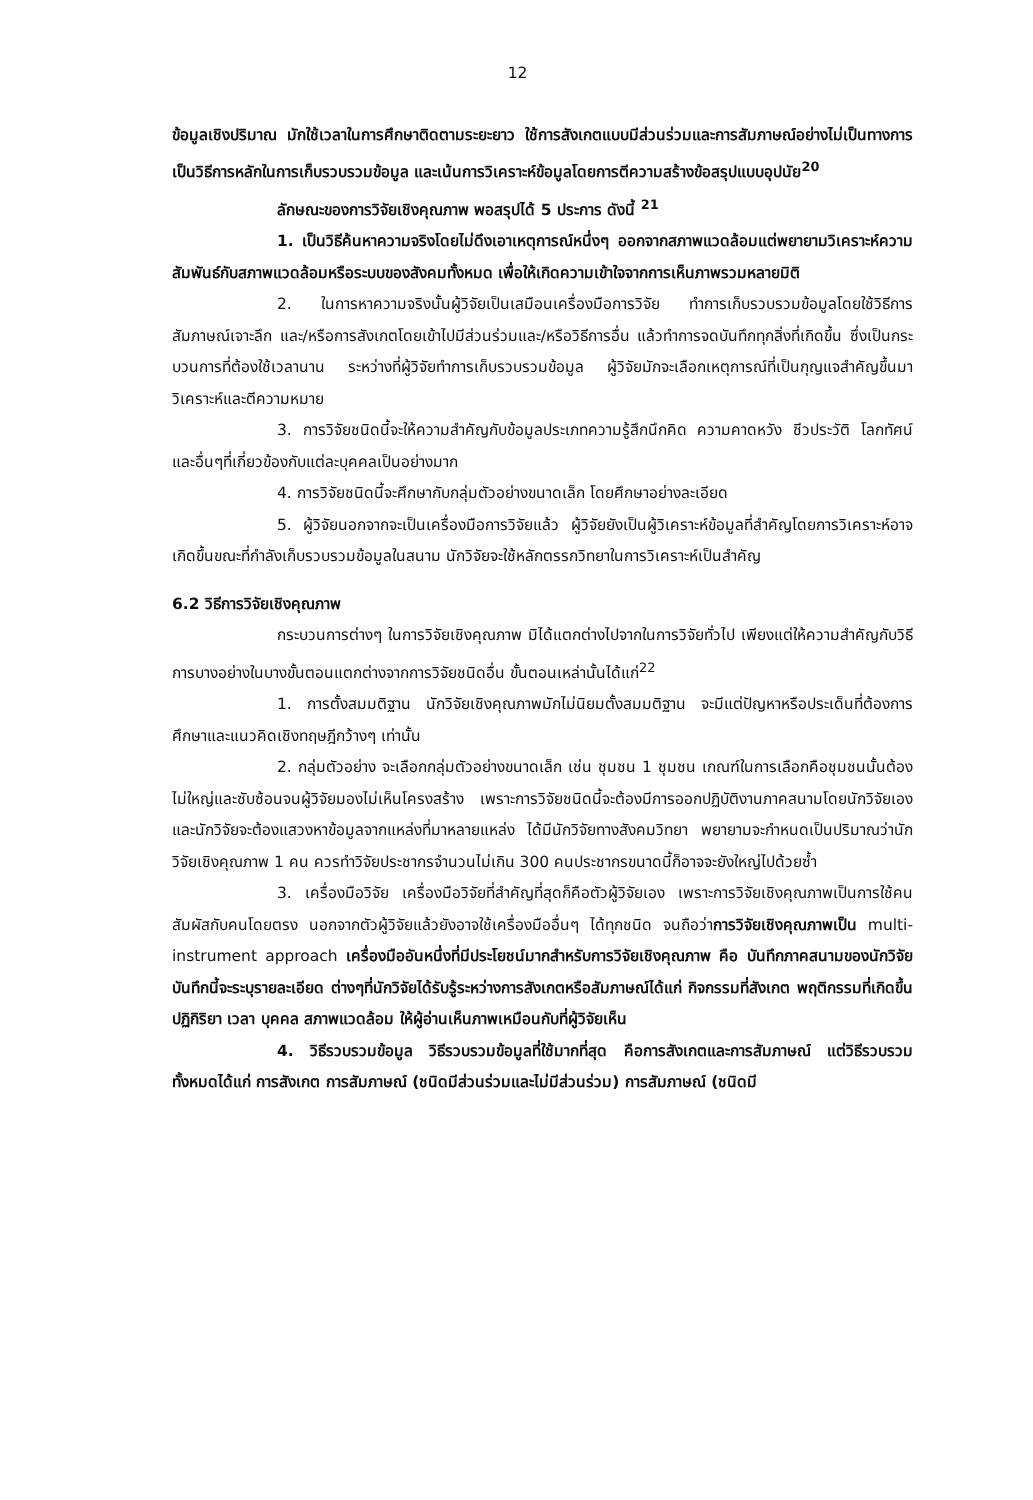12
ข้อมูลเชิงปริมาณ มักใช้เวลาในการศึกษาติดตามระยะยาว ใช้การสังเกตแบบมีส่วนร่วมและการสัมภาษณ์อย่างไม่เป็นทางการเป็นวิธีการหลักในการเก็บรวบรวมข้อมูล และเน้นการวิเคราะห์ข้อมูลโดยการตีความสร้างข้อสรุปแบบอุปนัย<sup>20</sup>
ลักษณะของการวิจัยเชิงคุณภาพ พอสรุปได้ 5 ประการ ดังนี้ <sup>21</sup>
1. เป็นวิธีค้นหาความจริงโดยไม่ดึงเอาเหตุการณ์หนึ่งๆ ออกจากสภาพแวดล้อมแต่พยายามวิเคราะห์ความสัมพันธ์กับสภาพแวดล้อมหรือระบบของสังคมทั้งหมด เพื่อให้เกิดความเข้าใจจากการเห็นภาพรวมหลายมิติ
2. ในการหาความจริงนั้นผู้วิจัยเป็นเสมือนเครื่องมือการวิจัย ทำการเก็บรวบรวมข้อมูลโดยใช้วิธีการสัมภาษณ์เจาะลึก และ/หรือการสังเกตโดยเข้าไปมีส่วนร่วมและ/หรือวิธีการอื่น แล้วทำการจดบันทึกทุกสิ่งที่เกิดขึ้น ซึ่งเป็นกระบวนการที่ต้องใช้เวลานาน ระหว่างที่ผู้วิจัยทำการเก็บรวบรวมข้อมูล ผู้วิจัยมักจะเลือกเหตุการณ์ที่เป็นกุญแจสำคัญขึ้นมาวิเคราะห์และตีความหมาย
3. การวิจัยชนิดนี้จะให้ความสำคัญกับข้อมูลประเภทความรู้สึกนึกคิด ความคาดหวัง ชีวประวัติ โลกทัศน์ และอื่นๆที่เกี่ยวข้องกับแต่ละบุคคลเป็นอย่างมาก
4. การวิจัยชนิดนี้จะศึกษากับกลุ่มตัวอย่างขนาดเล็ก โดยศึกษาอย่างละเอียด
5. ผู้วิจัยนอกจากจะเป็นเครื่องมือการวิจัยแล้ว ผู้วิจัยยังเป็นผู้วิเคราะห์ข้อมูลที่สำคัญโดยการวิเคราะห์อาจเกิดขึ้นขณะที่กำลังเก็บรวบรวมข้อมูลในสนาม นักวิจัยจะใช้หลักตรรกวิทยาในการวิเคราะห์เป็นสำคัญ
6.2 วิธีการวิจัยเชิงคุณภาพ
กระบวนการต่างๆ ในการวิจัยเชิงคุณภาพ มิได้แตกต่างไปจากในการวิจัยทั่วไป เพียงแต่ให้ความสำคัญกับวิธีการบางอย่างในบางขั้นตอนแตกต่างจากการวิจัยชนิดอื่น ขั้นตอนเหล่านั้นได้แก่<sup>22</sup>
1. การตั้งสมมติฐาน นักวิจัยเชิงคุณภาพมักไม่นิยมตั้งสมมติฐาน จะมีแต่ปัญหาหรือประเด็นที่ต้องการศึกษาและแนวคิดเชิงทฤษฎีกว้างๆ เท่านั้น
2. กลุ่มตัวอย่าง จะเลือกกลุ่มตัวอย่างขนาดเล็ก เช่น ชุมชน 1 ชุมชน เกณฑ์ในการเลือกคือชุมชนนั้นต้องไม่ใหญ่และซับซ้อนจนผู้วิจัยมองไม่เห็นโครงสร้าง เพราะการวิจัยชนิดนี้จะต้องมีการออกปฏิบัติงานภาคสนามโดยนักวิจัยเอง และนักวิจัยจะต้องแสวงหาข้อมูลจากแหล่งที่มาหลายแหล่ง ได้มีนักวิจัยทางสังคมวิทยา พยายามจะกำหนดเป็นปริมาณว่านักวิจัยเชิงคุณภาพ 1 คน ควรทำวิจัยประชากรจำนวนไม่เกิน 300 คนประชากรขนาดนี้ก็อาจจะยังใหญ่ไปด้วยซ้ำ
3. เครื่องมือวิจัย เครื่องมือวิจัยที่สำคัญที่สุดก็คือตัวผู้วิจัยเอง เพราะการวิจัยเชิงคุณภาพเป็นการใช้คนสัมผัสกับคนโดยตรง นอกจากตัวผู้วิจัยแล้วยังอาจใช้เครื่องมืออื่นๆ ได้ทุกชนิด จนถือว่าการวิจัยเชิงคุณภาพเป็น multi-instrument approach เครื่องมืออันหนึ่งที่มีประโยชน์มากสำหรับการวิจัยเชิงคุณภาพ คือ บันทึกภาคสนามของนักวิจัย บันทึกนี้จะระบุรายละเอียด ต่างๆที่นักวิจัยได้รับรู้ระหว่างการสังเกตหรือสัมภาษณ์ได้แก่ กิจกรรมที่สังเกต พฤติกรรมที่เกิดขึ้น ปฏิกิริยา เวลา บุคคล สภาพแวดล้อม ให้ผู้อ่านเห็นภาพเหมือนกับที่ผู้วิจัยเห็น
4. วิธีรวบรวมข้อมูล วิธีรวบรวมข้อมูลที่ใช้มากที่สุด คือการสังเกตและการสัมภาษณ์ แต่วิธีรวบรวมทั้งหมดได้แก่ การสังเกต การสัมภาษณ์ (ชนิดมีส่วนร่วมและไม่มีส่วนร่วม) การสัมภาษณ์ (ชนิดมี